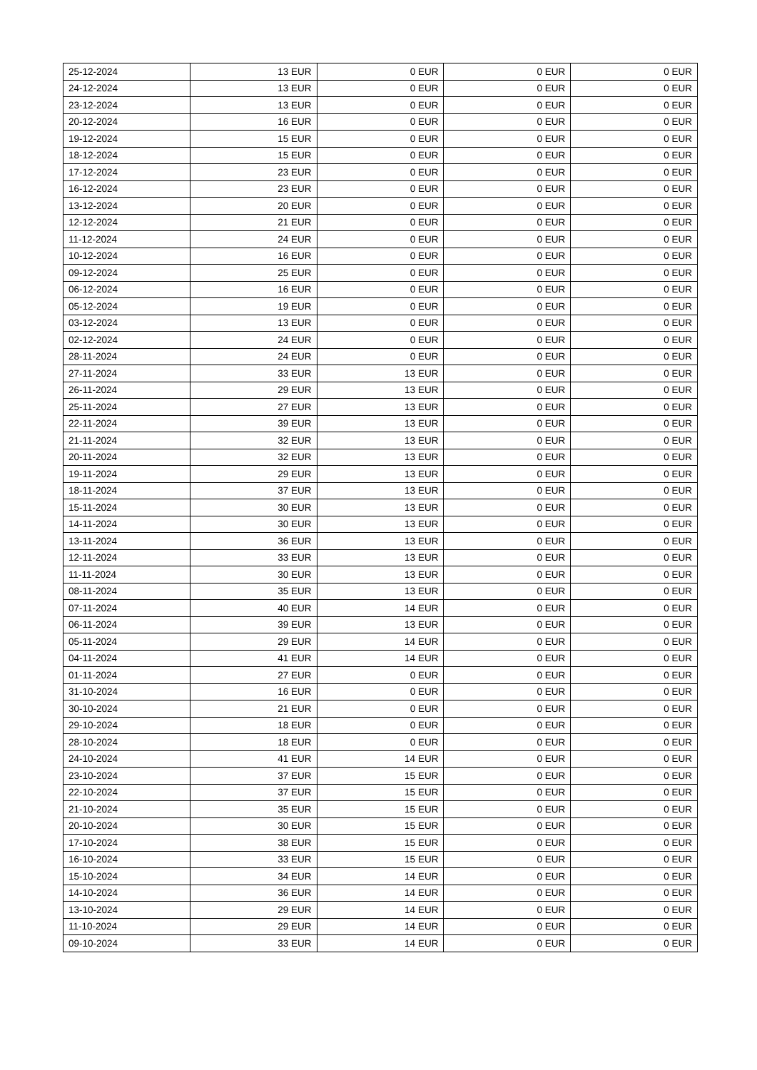| 25-12-2024 | 13 EUR | 0 EUR | 0 EUR | 0 EUR |
| 24-12-2024 | 13 EUR | 0 EUR | 0 EUR | 0 EUR |
| 23-12-2024 | 13 EUR | 0 EUR | 0 EUR | 0 EUR |
| 20-12-2024 | 16 EUR | 0 EUR | 0 EUR | 0 EUR |
| 19-12-2024 | 15 EUR | 0 EUR | 0 EUR | 0 EUR |
| 18-12-2024 | 15 EUR | 0 EUR | 0 EUR | 0 EUR |
| 17-12-2024 | 23 EUR | 0 EUR | 0 EUR | 0 EUR |
| 16-12-2024 | 23 EUR | 0 EUR | 0 EUR | 0 EUR |
| 13-12-2024 | 20 EUR | 0 EUR | 0 EUR | 0 EUR |
| 12-12-2024 | 21 EUR | 0 EUR | 0 EUR | 0 EUR |
| 11-12-2024 | 24 EUR | 0 EUR | 0 EUR | 0 EUR |
| 10-12-2024 | 16 EUR | 0 EUR | 0 EUR | 0 EUR |
| 09-12-2024 | 25 EUR | 0 EUR | 0 EUR | 0 EUR |
| 06-12-2024 | 16 EUR | 0 EUR | 0 EUR | 0 EUR |
| 05-12-2024 | 19 EUR | 0 EUR | 0 EUR | 0 EUR |
| 03-12-2024 | 13 EUR | 0 EUR | 0 EUR | 0 EUR |
| 02-12-2024 | 24 EUR | 0 EUR | 0 EUR | 0 EUR |
| 28-11-2024 | 24 EUR | 0 EUR | 0 EUR | 0 EUR |
| 27-11-2024 | 33 EUR | 13 EUR | 0 EUR | 0 EUR |
| 26-11-2024 | 29 EUR | 13 EUR | 0 EUR | 0 EUR |
| 25-11-2024 | 27 EUR | 13 EUR | 0 EUR | 0 EUR |
| 22-11-2024 | 39 EUR | 13 EUR | 0 EUR | 0 EUR |
| 21-11-2024 | 32 EUR | 13 EUR | 0 EUR | 0 EUR |
| 20-11-2024 | 32 EUR | 13 EUR | 0 EUR | 0 EUR |
| 19-11-2024 | 29 EUR | 13 EUR | 0 EUR | 0 EUR |
| 18-11-2024 | 37 EUR | 13 EUR | 0 EUR | 0 EUR |
| 15-11-2024 | 30 EUR | 13 EUR | 0 EUR | 0 EUR |
| 14-11-2024 | 30 EUR | 13 EUR | 0 EUR | 0 EUR |
| 13-11-2024 | 36 EUR | 13 EUR | 0 EUR | 0 EUR |
| 12-11-2024 | 33 EUR | 13 EUR | 0 EUR | 0 EUR |
| 11-11-2024 | 30 EUR | 13 EUR | 0 EUR | 0 EUR |
| 08-11-2024 | 35 EUR | 13 EUR | 0 EUR | 0 EUR |
| 07-11-2024 | 40 EUR | 14 EUR | 0 EUR | 0 EUR |
| 06-11-2024 | 39 EUR | 13 EUR | 0 EUR | 0 EUR |
| 05-11-2024 | 29 EUR | 14 EUR | 0 EUR | 0 EUR |
| 04-11-2024 | 41 EUR | 14 EUR | 0 EUR | 0 EUR |
| 01-11-2024 | 27 EUR | 0 EUR | 0 EUR | 0 EUR |
| 31-10-2024 | 16 EUR | 0 EUR | 0 EUR | 0 EUR |
| 30-10-2024 | 21 EUR | 0 EUR | 0 EUR | 0 EUR |
| 29-10-2024 | 18 EUR | 0 EUR | 0 EUR | 0 EUR |
| 28-10-2024 | 18 EUR | 0 EUR | 0 EUR | 0 EUR |
| 24-10-2024 | 41 EUR | 14 EUR | 0 EUR | 0 EUR |
| 23-10-2024 | 37 EUR | 15 EUR | 0 EUR | 0 EUR |
| 22-10-2024 | 37 EUR | 15 EUR | 0 EUR | 0 EUR |
| 21-10-2024 | 35 EUR | 15 EUR | 0 EUR | 0 EUR |
| 20-10-2024 | 30 EUR | 15 EUR | 0 EUR | 0 EUR |
| 17-10-2024 | 38 EUR | 15 EUR | 0 EUR | 0 EUR |
| 16-10-2024 | 33 EUR | 15 EUR | 0 EUR | 0 EUR |
| 15-10-2024 | 34 EUR | 14 EUR | 0 EUR | 0 EUR |
| 14-10-2024 | 36 EUR | 14 EUR | 0 EUR | 0 EUR |
| 13-10-2024 | 29 EUR | 14 EUR | 0 EUR | 0 EUR |
| 11-10-2024 | 29 EUR | 14 EUR | 0 EUR | 0 EUR |
| 09-10-2024 | 33 EUR | 14 EUR | 0 EUR | 0 EUR |